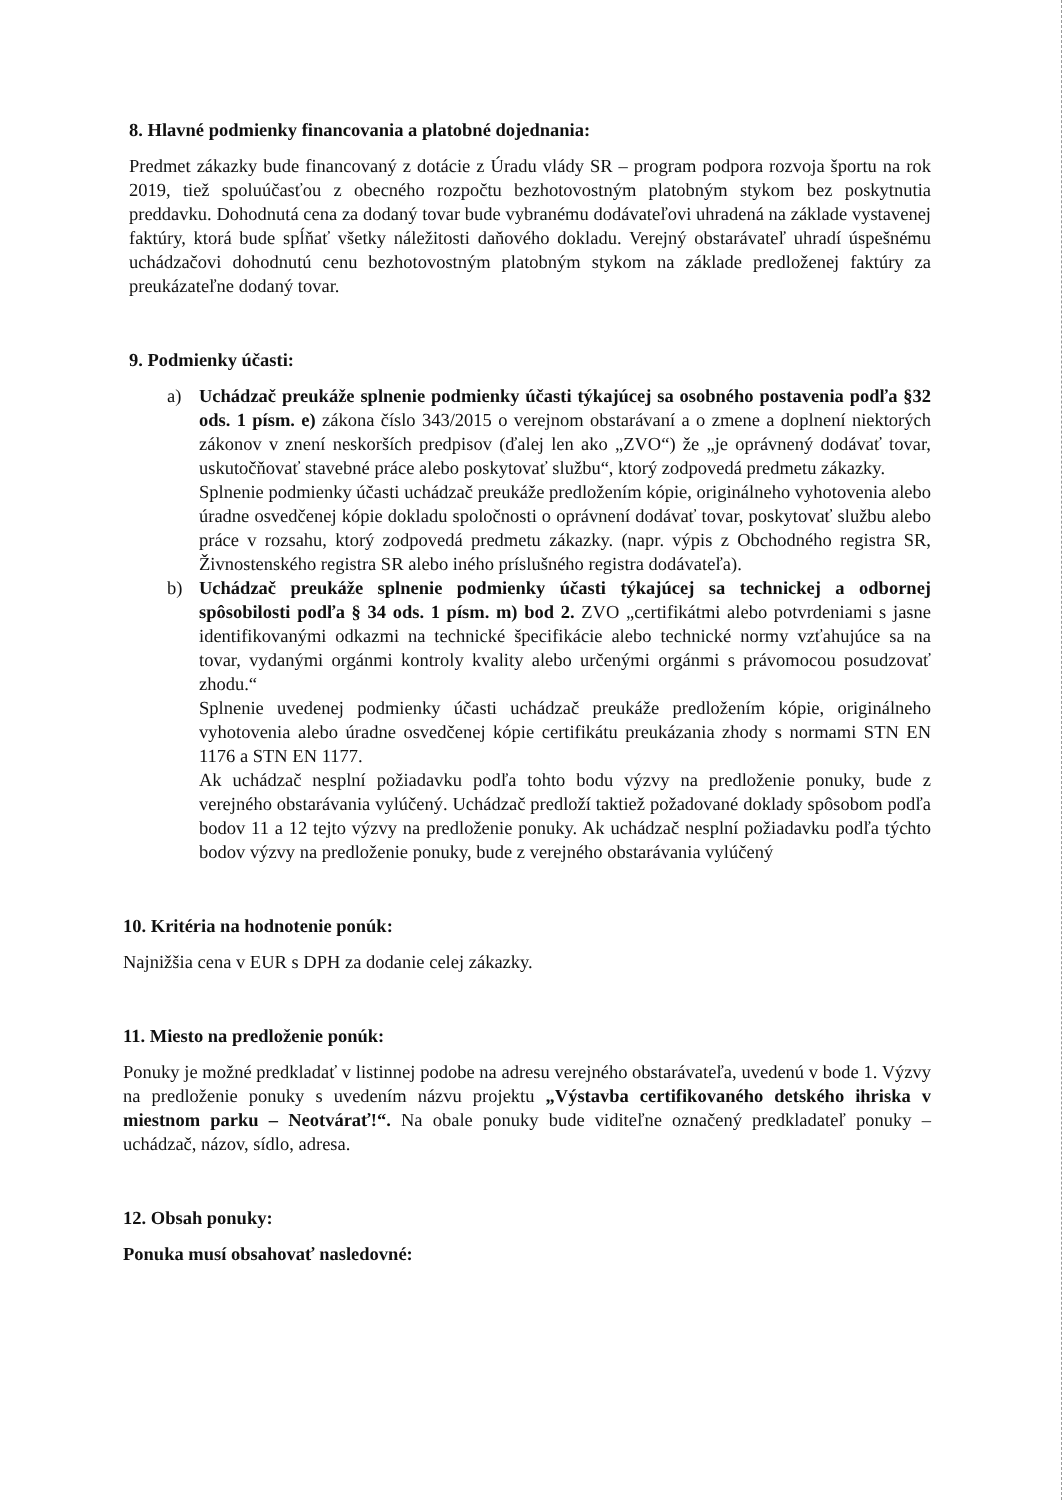8. Hlavné podmienky financovania a platobné dojednania:
Predmet zákazky bude financovaný z dotácie z Úradu vlády SR – program podpora rozvoja športu na rok 2019, tiež spoluúčasťou z obecného rozpočtu bezhotovostným platobným stykom bez poskytnutia preddavku. Dohodnutá cena za dodaný tovar bude vybranému dodávateľovi uhradená na základe vystavenej faktúry, ktorá bude spĺňať všetky náležitosti daňového dokladu. Verejný obstarávateľ uhradí úspešnému uchádzačovi dohodnutú cenu bezhotovostným platobným stykom na základe predloženej faktúry za preukázateľne dodaný tovar.
9. Podmienky účasti:
a) Uchádzač preukáže splnenie podmienky účasti týkajúcej sa osobného postavenia podľa §32 ods. 1 písm. e) zákona číslo 343/2015 o verejnom obstarávaní a o zmene a doplnení niektorých zákonov v znení neskorších predpisov (ďalej len ako „ZVO“) že „je oprávnený dodávať tovar, uskutočňovať stavebné práce alebo poskytovať službu“, ktorý zodpovedá predmetu zákazky.
Splnenie podmienky účasti uchádzač preukáže predložením kópie, originálneho vyhotovenia alebo úradne osvedčenej kópie dokladu spoločnosti o oprávnení dodávať tovar, poskytovať službu alebo práce v rozsahu, ktorý zodpovedá predmetu zákazky. (napr. výpis z Obchodného registra SR, Živnostenského registra SR alebo iného príslušného registra dodávateľa).
b) Uchádzač preukáže splnenie podmienky účasti týkajúcej sa technickej a odbornej spôsobilosti podľa § 34 ods. 1 písm. m) bod 2. ZVO „certifikátmi alebo potvrdeniami s jasne identifikovanými odkazmi na technické špecifikácie alebo technické normy vzťahujúce sa na tovar, vydanými orgánmi kontroly kvality alebo určenými orgánmi s právomocou posudzovať zhodu.“
Splnenie uvedenej podmienky účasti uchádzač preukáže predložením kópie, originálneho vyhotovenia alebo úradne osvedčenej kópie certifikátu preukázania zhody s normami STN EN 1176 a STN EN 1177.
Ak uchádzač nesplní požiadavku podľa tohto bodu výzvy na predloženie ponuky, bude z verejného obstarávania vylúčený. Uchádzač predloží taktiež požadované doklady spôsobom podľa bodov 11 a 12 tejto výzvy na predloženie ponuky. Ak uchádzač nesplní požiadavku podľa týchto bodov výzvy na predloženie ponuky, bude z verejného obstarávania vylúčený
10. Kritéria na hodnotenie ponúk:
Najnižšia cena v EUR s DPH za dodanie celej zákazky.
11. Miesto na predloženie ponúk:
Ponuky je možné predkladať v listinnej podobe na adresu verejného obstarávateľa, uvedenú v bode 1. Výzvy na predloženie ponuky s uvedením názvu projektu „Výstavba certifikovaného detského ihriska v miestnom parku – Neotvárať!“. Na obale ponuky bude viditeľne označený predkladateľ ponuky – uchádzač, názov, sídlo, adresa.
12. Obsah ponuky:
Ponuka musí obsahovať nasledovné: